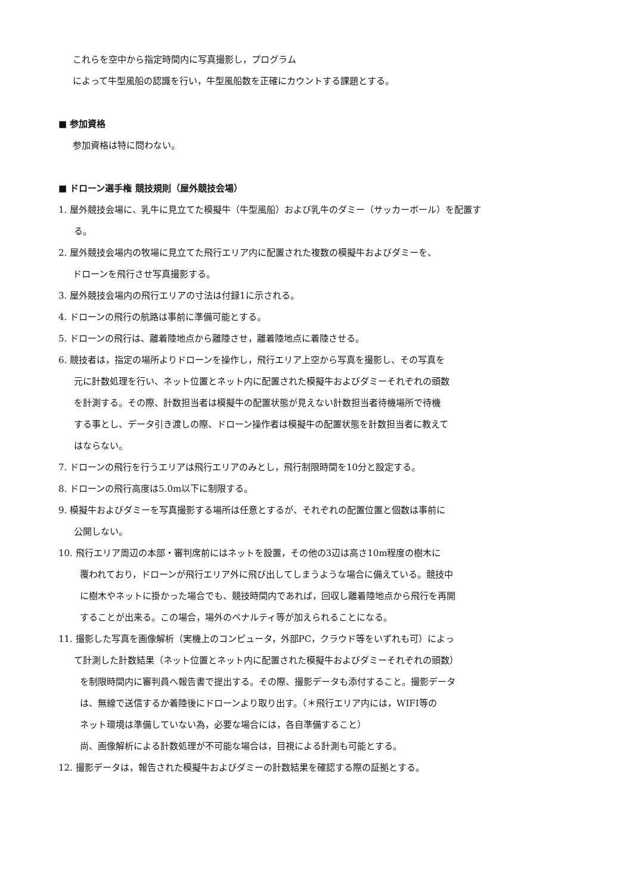これらを空中から指定時間内に写真撮影し，プログラム
によって牛型風船の認識を行い，牛型風船数を正確にカウントする課題とする。
■ 参加資格
参加資格は特に問わない。
■ ドローン選手権 競技規則（屋外競技会場）
1. 屋外競技会場に、乳牛に見立てた模擬牛（牛型風船）および乳牛のダミー（サッカーボール）を配置す
る。
2. 屋外競技会場内の牧場に見立てた飛行エリア内に配置された複数の模擬牛およびダミーを、
ドローンを飛行させ写真撮影する。
3. 屋外競技会場内の飛行エリアの寸法は付録1に示される。
4. ドローンの飛行の航路は事前に準備可能とする。
5. ドローンの飛行は、離着陸地点から離陸させ，離着陸地点に着陸させる。
6. 競技者は，指定の場所よりドローンを操作し，飛行エリア上空から写真を撮影し、その写真を
元に計数処理を行い、ネット位置とネット内に配置された模擬牛およびダミーそれぞれの頭数
を計測する。その際、計数担当者は模擬牛の配置状態が見えない計数担当者待機場所で待機
する事とし、データ引き渡しの際、ドローン操作者は模擬牛の配置状態を計数担当者に教えて
はならない。
7. ドローンの飛行を行うエリアは飛行エリアのみとし，飛行制限時間を10分と設定する。
8. ドローンの飛行高度は5.0m以下に制限する。
9. 模擬牛およびダミーを写真撮影する場所は任意とするが、それぞれの配置位置と個数は事前に
公開しない。
10. 飛行エリア周辺の本部・審判席前にはネットを設置，その他の3辺は高さ10m程度の樹木に
覆われており，ドローンが飛行エリア外に飛び出してしまうような場合に備えている。競技中
に樹木やネットに掛かった場合でも、競技時間内であれば，回収し離着陸地点から飛行を再開
することが出来る。この場合，場外のペナルティ等が加えられることになる。
11. 撮影した写真を画像解析（実機上のコンピュータ，外部PC，クラウド等をいずれも可）によっ
て計測した計数結果（ネット位置とネット内に配置された模擬牛およびダミーそれぞれの頭数）
を制限時間内に審判員へ報告書で提出する。その際、撮影データも添付すること。撮影データ
は、無線で送信するか着陸後にドローンより取り出す。（＊飛行エリア内には，WIFI等の
ネット環境は準備していない為，必要な場合には，各自準備すること）
尚、画像解析による計数処理が不可能な場合は，目視による計測も可能とする。
12. 撮影データは，報告された模擬牛およびダミーの計数結果を確認する際の証拠とする。